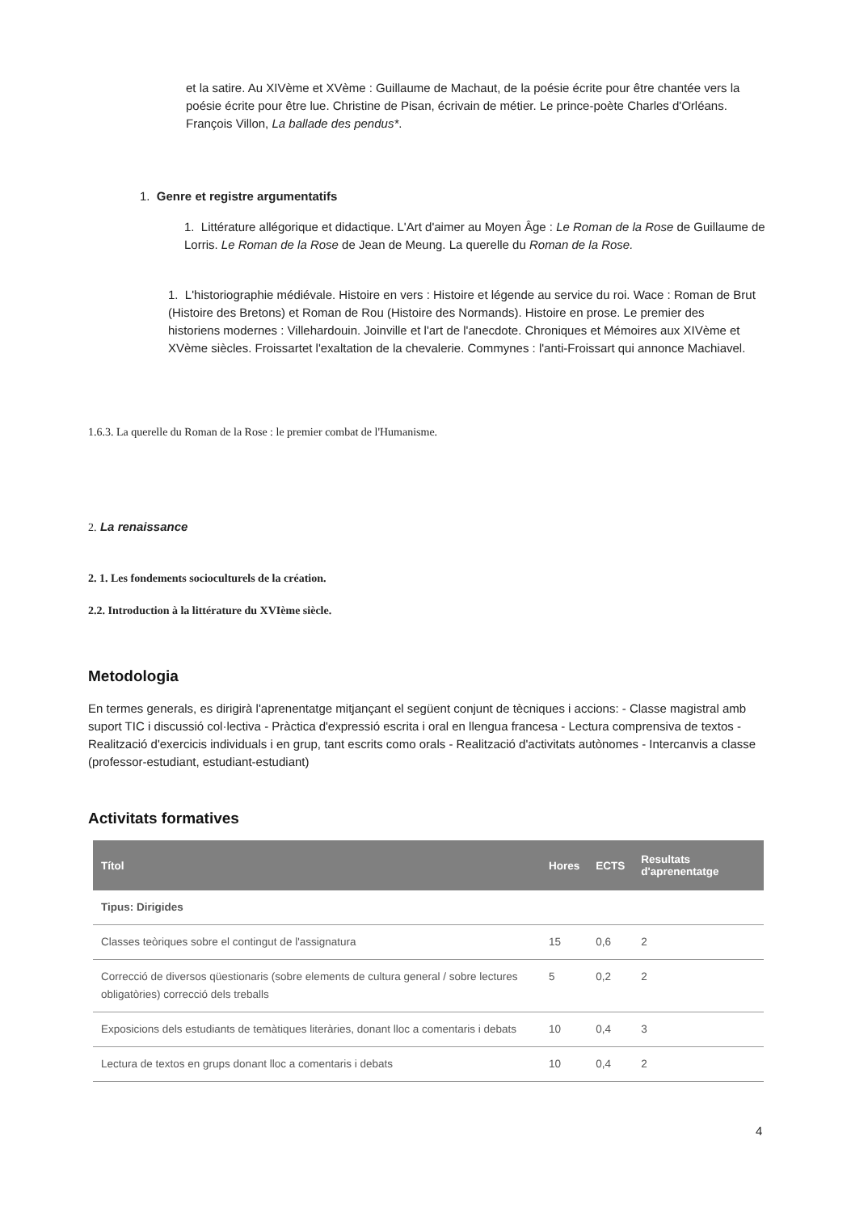et la satire. Au XIVème et XVème : Guillaume de Machaut, de la poésie écrite pour être chantée vers la poésie écrite pour être lue. Christine de Pisan, écrivain de métier. Le prince-poète Charles d'Orléans. François Villon, La ballade des pendus*.
1. Genre et registre argumentatifs
1. Littérature allégorique et didactique. L'Art d'aimer au Moyen Âge : Le Roman de la Rose de Guillaume de Lorris. Le Roman de la Rose de Jean de Meung. La querelle du Roman de la Rose.
1. L'historiographie médiévale. Histoire en vers : Histoire et légende au service du roi. Wace : Roman de Brut (Histoire des Bretons) et Roman de Rou (Histoire des Normands). Histoire en prose. Le premier des historiens modernes : Villehardouin. Joinville et l'art de l'anecdote. Chroniques et Mémoires aux XIVème et XVème siècles. Froissartet l'exaltation de la chevalerie. Commynes : l'anti-Froissart qui annonce Machiavel.
1.6.3. La querelle du Roman de la Rose : le premier combat de l'Humanisme.
2. La renaissance
2. 1. Les fondements socioculturels de la création.
2.2. Introduction à la littérature du XVIème siècle.
Metodologia
En termes generals, es dirigirà l'aprenentatge mitjançant el següent conjunt de tècniques i accions: - Classe magistral amb suport TIC i discussió col·lectiva - Pràctica d'expressió escrita i oral en llengua francesa - Lectura comprensiva de textos - Realització d'exercicis individuals i en grup, tant escrits como orals - Realització d'activitats autònomes - Intercanvis a classe (professor-estudiant, estudiant-estudiant)
Activitats formatives
| Títol | Hores | ECTS | Resultats d'aprenentatge |
| --- | --- | --- | --- |
| Tipus: Dirigides | | | |
| Classes teòriques sobre el contingut de l'assignatura | 15 | 0,6 | 2 |
| Correcció de diversos qüestionaris (sobre elements de cultura general / sobre lectures obligatòries) correcció dels treballs | 5 | 0,2 | 2 |
| Exposicions dels estudiants de temàtiques literàries, donant lloc a comentaris i debats | 10 | 0,4 | 3 |
| Lectura de textos en grups donant lloc a comentaris i debats | 10 | 0,4 | 2 |
4